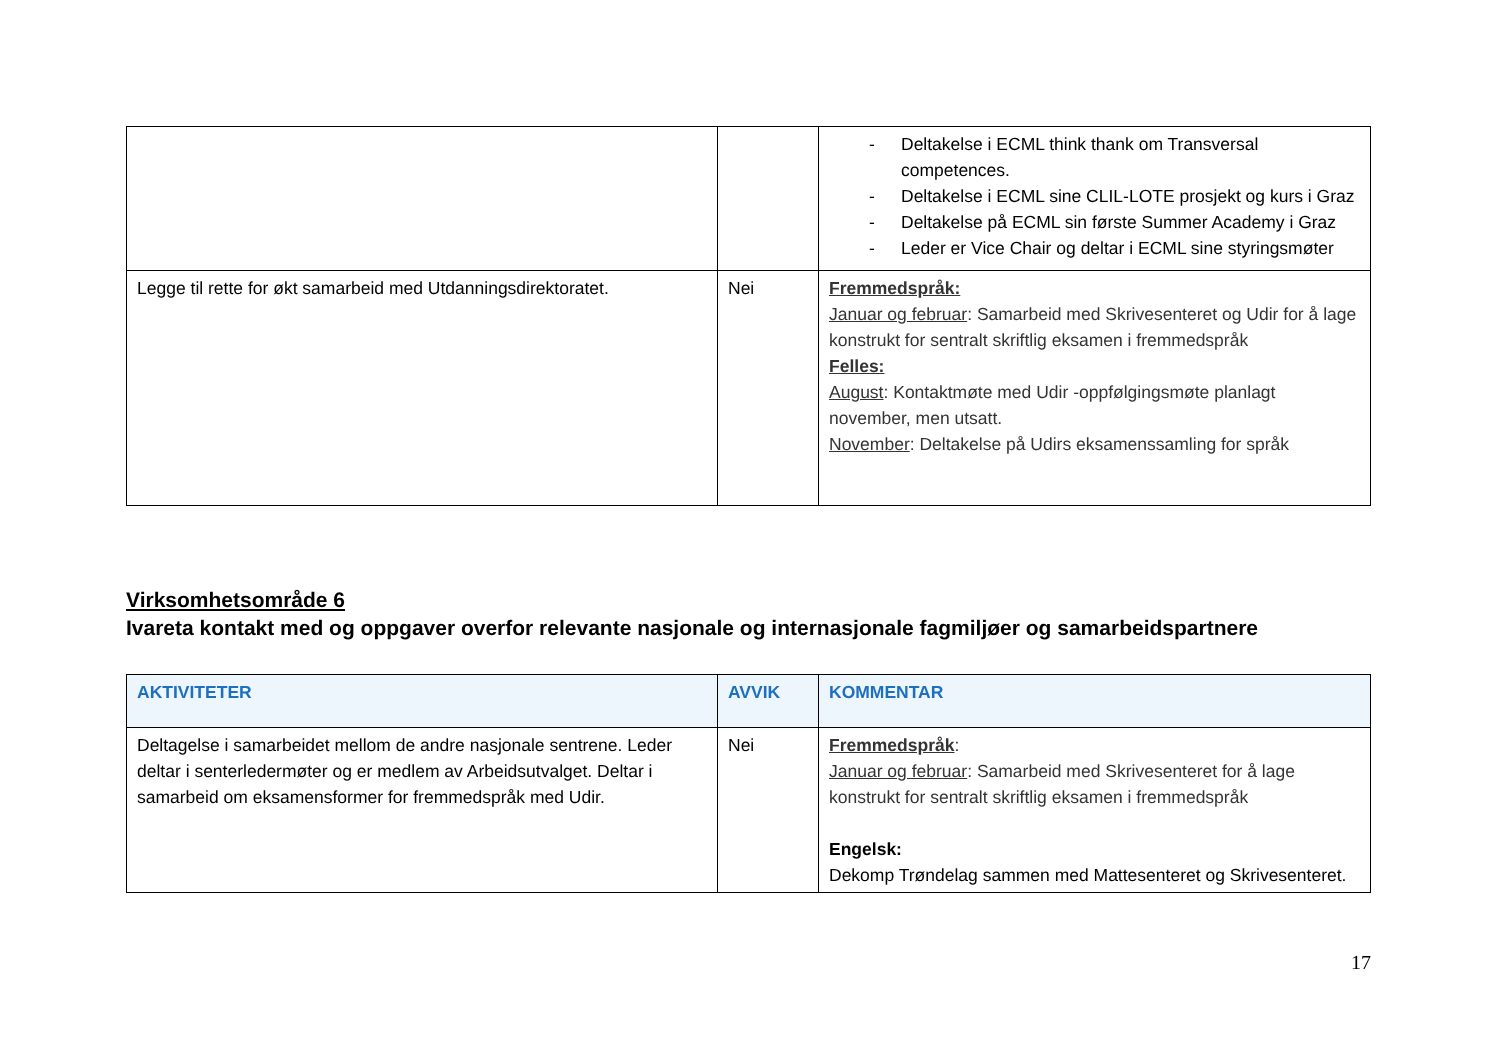| | | - Deltakelse i ECML think thank om Transversal competences. - Deltakelse i ECML sine CLIL-LOTE prosjekt og kurs i Graz - Deltakelse på ECML sin første Summer Academy i Graz - Leder er Vice Chair og deltar i ECML sine styringsmøter |
| Legge til rette for økt samarbeid med Utdanningsdirektoratet. | Nei | Fremmedspråk: Januar og februar : Samarbeid med Skrivesenteret og Udir for å lage konstrukt for sentralt skriftlig eksamen i fremmedspråk Felles: August : Kontaktmøte med Udir -oppfølgingsmøte planlagt november, men utsatt. November : Deltakelse på Udirs eksamenssamling for språk |
Virksomhetsområde 6
Ivareta kontakt med og oppgaver overfor relevante nasjonale og internasjonale fagmiljøer og samarbeidspartnere
| AKTIVITETER | AVVIK | KOMMENTAR |
| --- | --- | --- |
| Deltagelse i samarbeidet mellom de andre nasjonale sentrene. Leder deltar i senterledermøter og er medlem av Arbeidsutvalget. Deltar i samarbeid om eksamensformer for fremmedspråk med Udir. | Nei | Fremmedspråk : Januar og februar : Samarbeid med Skrivesenteret for å lage konstrukt for sentralt skriftlig eksamen i fremmedspråk Engelsk: Dekomp Trøndelag sammen med Mattesenteret og Skrivesenteret. |
17